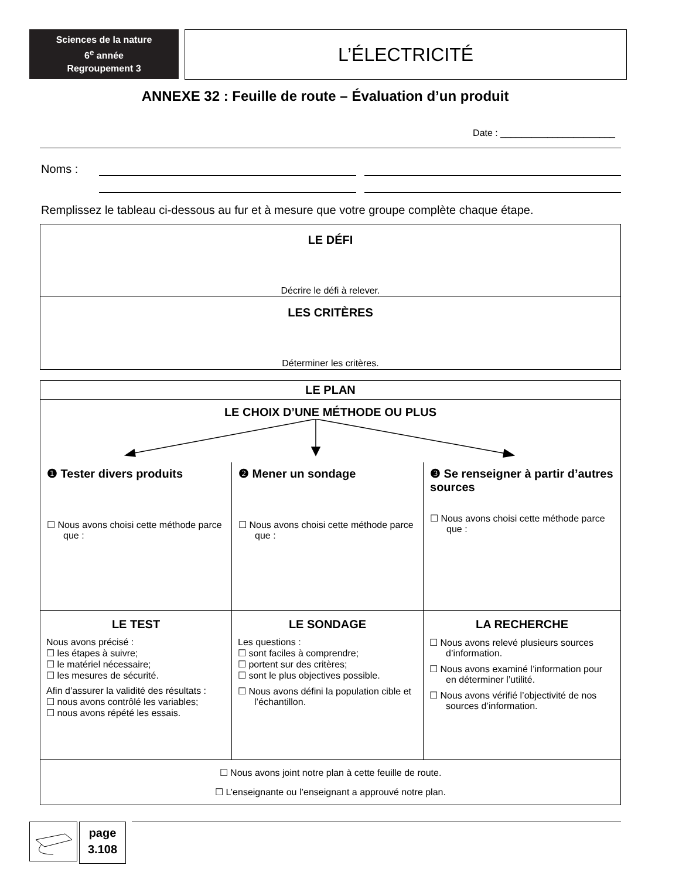Sciences de la nature
6<sup>e</sup> année
Regroupement 3
L’ÉLECTRICITÉ
ANNEXE 32 : Feuille de route – Évaluation d’un produit
Date : ______________________
Noms :
Remplissez le tableau ci-dessous au fur et à mesure que votre groupe complète chaque étape.
| LE DÉFI Décrire le défi à relever. |
| LES CRITÈRES Déterminer les critères. |
| LE PLAN | | |
| LE CHOIX D’UNE MÉTHODE OU PLUS | | |
| ❶ Tester divers produits ☐ Nous avons choisi cette méthode parce que : | ❷ Mener un sondage ☐ Nous avons choisi cette méthode parce que : | ❸ Se renseigner à partir d’autres sources ☐ Nous avons choisi cette méthode parce que : |
| LE TEST Nous avons précisé : ☐ les étapes à suivre; ☐ le matériel nécessaire; ☐ les mesures de sécurité. Afin d’assurer la validité des résultats : ☐ nous avons contrôlé les variables; ☐ nous avons répété les essais. | LE SONDAGE Les questions : ☐ sont faciles à comprendre; ☐ portent sur des critères; ☐ sont le plus objectives possible. ☐ Nous avons défini la population cible et l’échantillon. | LA RECHERCHE ☐ Nous avons relevé plusieurs sources d’information. ☐ Nous avons examiné l’information pour en déterminer l’utilité. ☐ Nous avons vérifié l’objectivité de nos sources d’information. |
| ☐ Nous avons joint notre plan à cette feuille de route. ☐ L’enseignante ou l’enseignant a approuvé notre plan. | | |
page
3.108